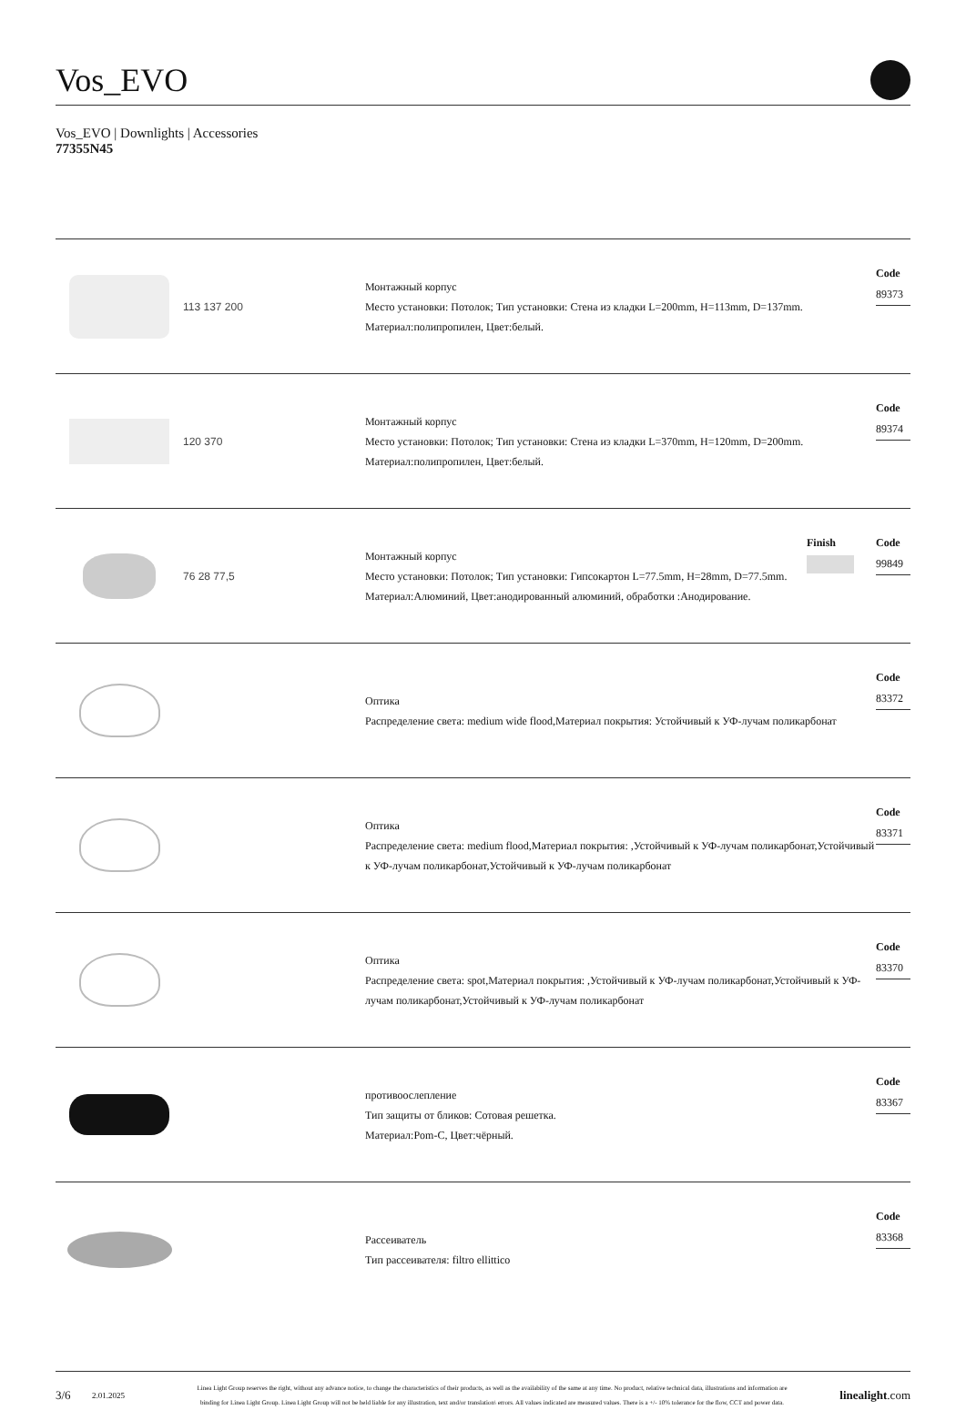Vos_EVO
Vos_EVO | Downlights | Accessories
77355N45
113 137 200
Монтажный корпус
Место установки: Потолок; Тип установки: Стена из кладки L=200mm, H=113mm, D=137mm.
Материал:полипропилен, Цвет:белый.
Code
89373
120 370
Монтажный корпус
Место установки: Потолок; Тип установки: Стена из кладки L=370mm, H=120mm, D=200mm.
Материал:полипропилен, Цвет:белый.
Code
89374
76 28 77,5
Монтажный корпус
Место установки: Потолок; Тип установки: Гипсокартон L=77.5mm, H=28mm, D=77.5mm.
Материал:Алюминий, Цвет:анодированный алюминий, обработки :Анодирование.
Finish
Code
99849
Оптика
Распределение света: medium wide flood,Материал покрытия: Устойчивый к УФ-лучам поликарбонат
Code
83372
Оптика
Распределение света: medium flood,Материал покрытия: ,Устойчивый к УФ-лучам поликарбонат,Устойчивый к УФ-лучам поликарбонат,Устойчивый к УФ-лучам поликарбонат
Code
83371
Оптика
Распределение света: spot,Материал покрытия: ,Устойчивый к УФ-лучам поликарбонат,Устойчивый к УФ-лучам поликарбонат,Устойчивый к УФ-лучам поликарбонат
Code
83370
противоослепление
Тип защиты от бликов: Сотовая решетка.
Материал:Pom-C, Цвет:чёрный.
Code
83367
Рассеиватель
Тип рассеивателя: filtro ellittico
Code
83368
3/6 2.01.2025
Linea Light Group reserves the right, without any advance notice, to change the characteristics of their products, as well as the availability of the same at any time. No product, relative technical data, illustrations and information are binding for Linea Light Group. Linea Light Group will not be held liable for any illustration, text and/or translation\ errors. All values indicated are measured values. There is a +/- 10% tolerance for the flow, CCT and power data.
linealight.com